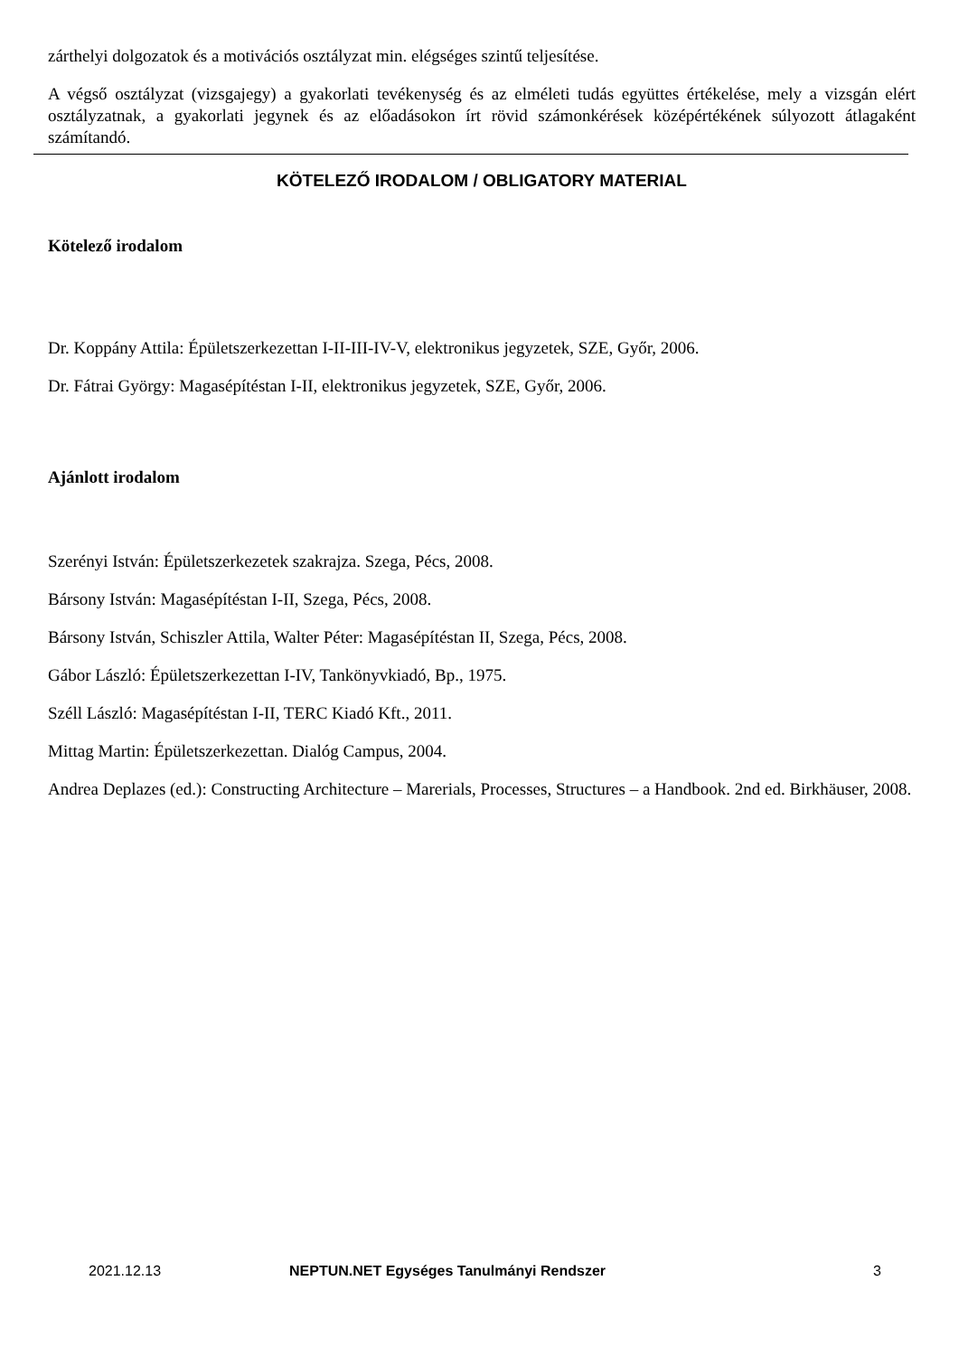zárthelyi dolgozatok és a motivációs osztályzat min. elégséges szintű teljesítése.
A végső osztályzat (vizsgajegy) a gyakorlati tevékenység és az elméleti tudás együttes értékelése, mely a vizsgán elért osztályzatnak, a gyakorlati jegynek és az előadásokon írt rövid számonkérések középértékének súlyozott átlagaként számítandó.
KÖTELEZŐ IRODALOM / OBLIGATORY MATERIAL
Kötelező irodalom
Dr. Koppány Attila: Épületszerkezettan I-II-III-IV-V, elektronikus jegyzetek, SZE, Győr, 2006.
Dr. Fátrai György: Magasépítéstan I-II, elektronikus jegyzetek, SZE, Győr, 2006.
Ajánlott irodalom
Szerényi István: Épületszerkezetek szakrajza. Szega, Pécs, 2008.
Bársony István: Magasépítéstan I-II, Szega, Pécs, 2008.
Bársony István, Schiszler Attila, Walter Péter: Magasépítéstan II, Szega, Pécs, 2008.
Gábor László: Épületszerkezettan I-IV, Tankönyvkiadó, Bp., 1975.
Széll László: Magasépítéstan I-II, TERC Kiadó Kft., 2011.
Mittag Martin: Épületszerkezettan. Dialóg Campus, 2004.
Andrea Deplazes (ed.): Constructing Architecture – Marerials, Processes, Structures – a Handbook. 2nd ed. Birkhäuser, 2008.
2021.12.13 NEPTUN.NET Egységes Tanulmányi Rendszer 3